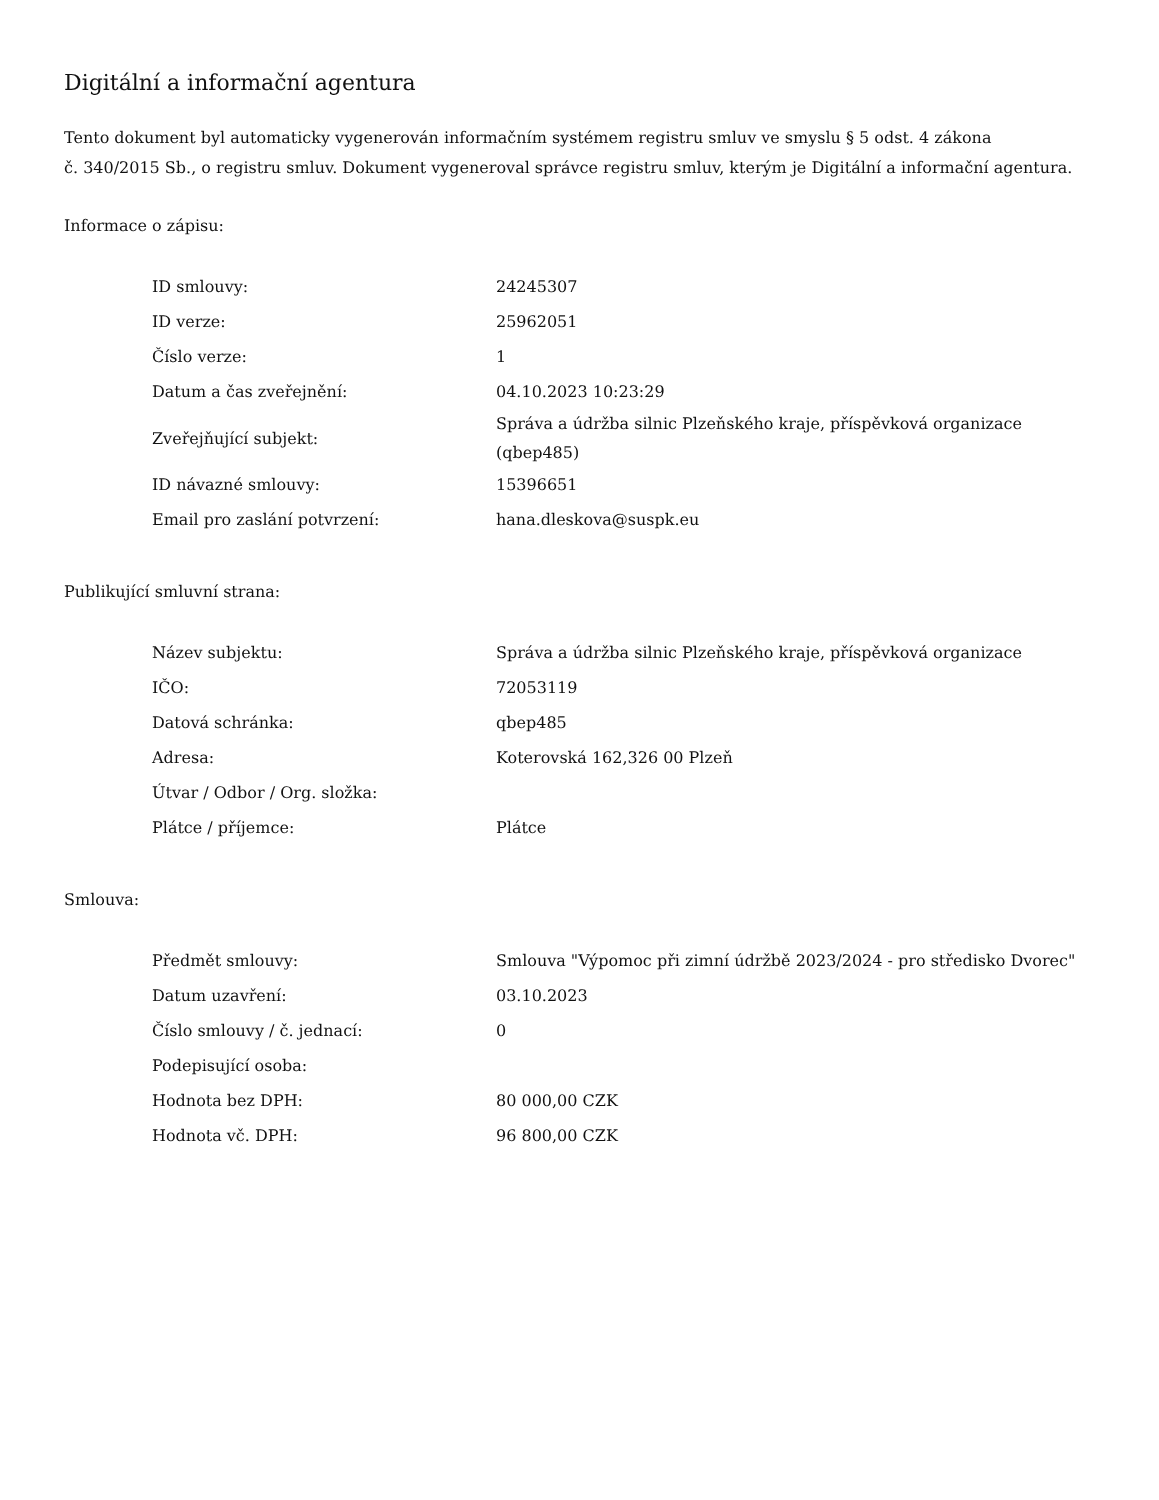Digitální a informační agentura
Tento dokument byl automaticky vygenerován informačním systémem registru smluv ve smyslu § 5 odst. 4 zákona
č. 340/2015 Sb., o registru smluv. Dokument vygeneroval správce registru smluv, kterým je Digitální a informační agentura.
Informace o zápisu:
| ID smlouvy: | 24245307 |
| ID verze: | 25962051 |
| Číslo verze: | 1 |
| Datum a čas zveřejnění: | 04.10.2023 10:23:29 |
| Zveřejňující subjekt: | Správa a údržba silnic Plzeňského kraje, příspěvková organizace (qbep485) |
| ID návazné smlouvy: | 15396651 |
| Email pro zaslání potvrzení: | hana.dleskova@suspk.eu |
Publikující smluvní strana:
| Název subjektu: | Správa a údržba silnic Plzeňského kraje, příspěvková organizace |
| IČO: | 72053119 |
| Datová schránka: | qbep485 |
| Adresa: | Koterovská 162,326 00 Plzeň |
| Útvar / Odbor / Org. složka: | |
| Plátce / příjemce: | Plátce |
Smlouva:
| Předmět smlouvy: | Smlouva "Výpomoc při zimní údržbě 2023/2024 - pro středisko Dvorec" |
| Datum uzavření: | 03.10.2023 |
| Číslo smlouvy / č. jednací: | 0 |
| Podepisující osoba: | |
| Hodnota bez DPH: | 80 000,00 CZK |
| Hodnota vč. DPH: | 96 800,00 CZK |